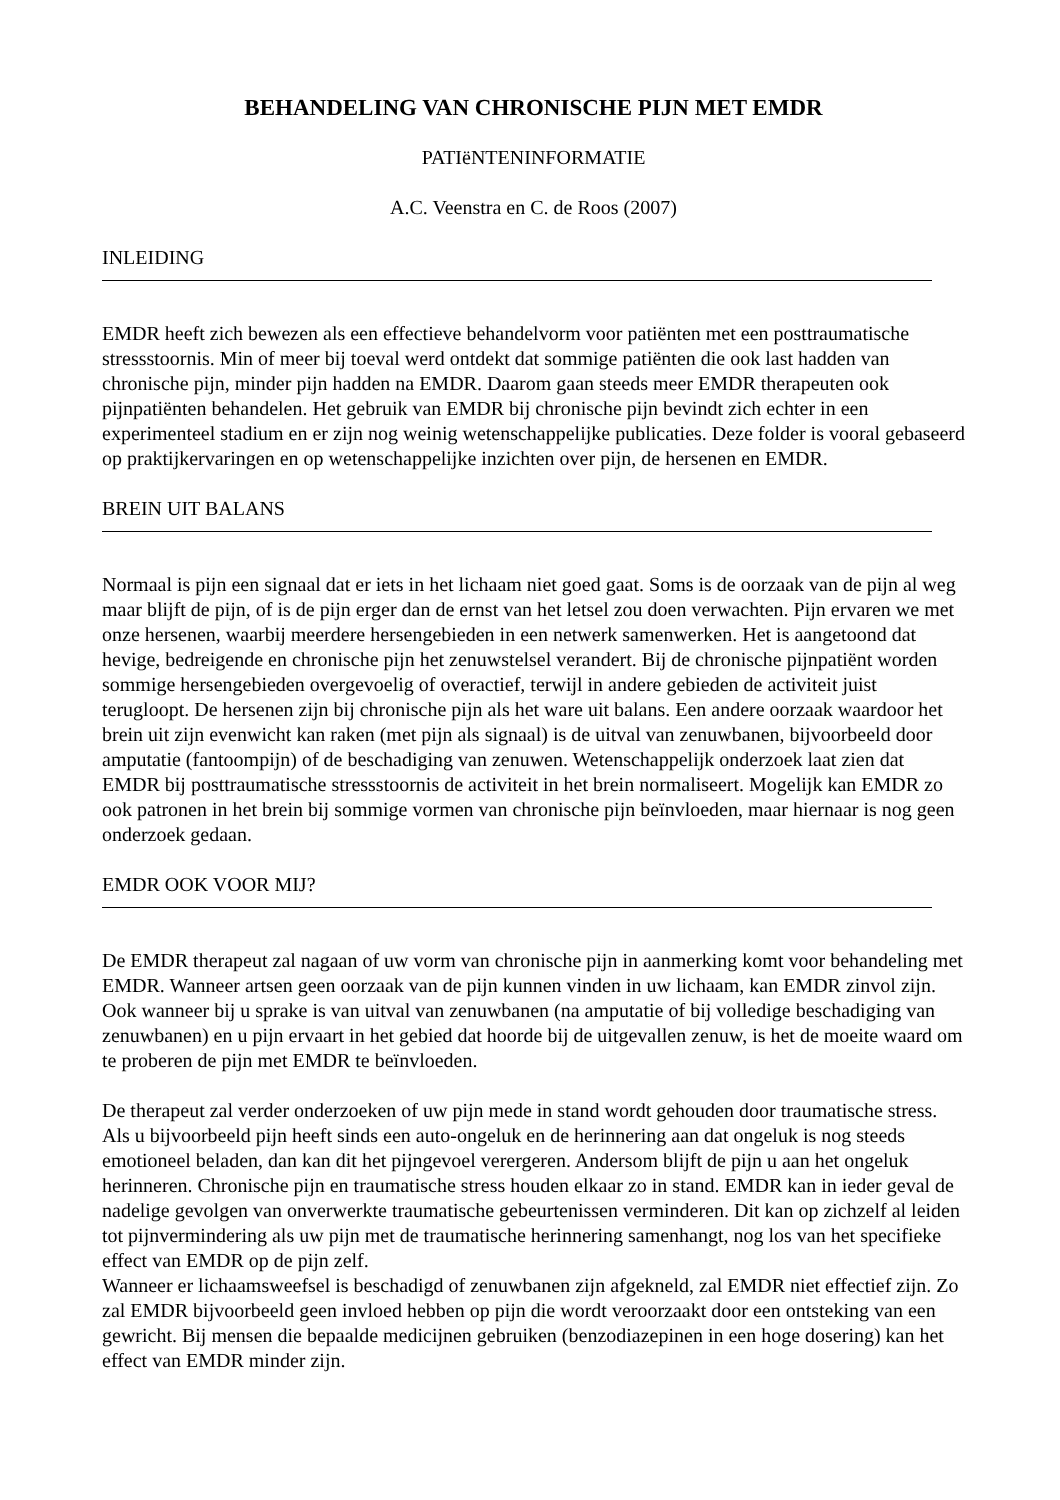BEHANDELING VAN CHRONISCHE PIJN MET EMDR
PATIëNTENINFORMATIE
A.C. Veenstra en C. de Roos (2007)
INLEIDING
EMDR heeft zich bewezen als een effectieve behandelvorm voor patiënten met een posttraumatische stressstoornis. Min of meer bij toeval werd ontdekt dat sommige patiënten die ook last hadden van chronische pijn, minder pijn hadden na EMDR. Daarom gaan steeds meer EMDR therapeuten ook pijnpatiënten behandelen. Het gebruik van EMDR bij chronische pijn bevindt zich echter in een experimenteel stadium en er zijn nog weinig wetenschappelijke publicaties. Deze folder is vooral gebaseerd op praktijkervaringen en op wetenschappelijke inzichten over pijn, de hersenen en EMDR.
BREIN UIT BALANS
Normaal is pijn een signaal dat er iets in het lichaam niet goed gaat. Soms is de oorzaak van de pijn al weg maar blijft de pijn, of is de pijn erger dan de ernst van het letsel zou doen verwachten. Pijn ervaren we met onze hersenen, waarbij meerdere hersengebieden in een netwerk samenwerken. Het is aangetoond dat hevige, bedreigende en chronische pijn het zenuwstelsel verandert. Bij de chronische pijnpatiënt worden sommige hersengebieden overgevoelig of overactief, terwijl in andere gebieden de activiteit juist terugloopt. De hersenen zijn bij chronische pijn als het ware uit balans. Een andere oorzaak waardoor het brein uit zijn evenwicht kan raken (met pijn als signaal) is de uitval van zenuwbanen, bijvoorbeeld door amputatie (fantoompijn) of de beschadiging van zenuwen. Wetenschappelijk onderzoek laat zien dat EMDR bij posttraumatische stressstoornis de activiteit in het brein normaliseert. Mogelijk kan EMDR zo ook patronen in het brein bij sommige vormen van chronische pijn beïnvloeden, maar hiernaar is nog geen onderzoek gedaan.
EMDR OOK VOOR MIJ?
De EMDR therapeut zal nagaan of uw vorm van chronische pijn in aanmerking komt voor behandeling met EMDR. Wanneer artsen geen oorzaak van de pijn kunnen vinden in uw lichaam, kan EMDR zinvol zijn. Ook wanneer bij u sprake is van uitval van zenuwbanen (na amputatie of bij volledige beschadiging van zenuwbanen) en u pijn ervaart in het gebied dat hoorde bij de uitgevallen zenuw, is het de moeite waard om te proberen de pijn met EMDR te beïnvloeden.
De therapeut zal verder onderzoeken of uw pijn mede in stand wordt gehouden door traumatische stress. Als u bijvoorbeeld pijn heeft sinds een auto-ongeluk en de herinnering aan dat ongeluk is nog steeds emotioneel beladen, dan kan dit het pijngevoel verergeren. Andersom blijft de pijn u aan het ongeluk herinneren. Chronische pijn en traumatische stress houden elkaar zo in stand. EMDR kan in ieder geval de nadelige gevolgen van onverwerkte traumatische gebeurtenissen verminderen. Dit kan op zichzelf al leiden tot pijnvermindering als uw pijn met de traumatische herinnering samenhangt, nog los van het specifieke effect van EMDR op de pijn zelf.
Wanneer er lichaamsweefsel is beschadigd of zenuwbanen zijn afgekneld, zal EMDR niet effectief zijn. Zo zal EMDR bijvoorbeeld geen invloed hebben op pijn die wordt veroorzaakt door een ontsteking van een gewricht. Bij mensen die bepaalde medicijnen gebruiken (benzodiazepinen in een hoge dosering) kan het effect van EMDR minder zijn.